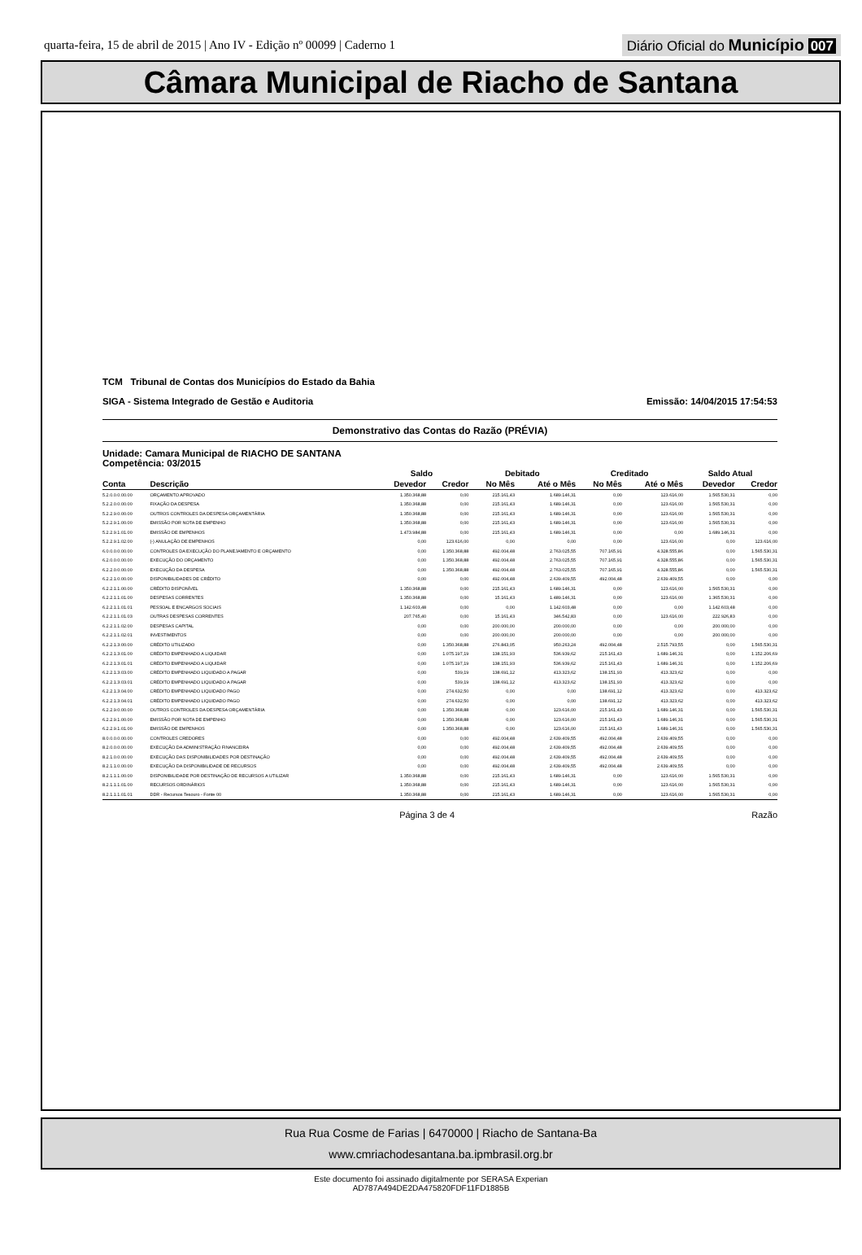quarta-feira, 15 de abril de 2015 | Ano IV - Edição nº 00099 | Caderno 1
Diário Oficial do Município 007
Câmara Municipal de Riacho de Santana
TCM Tribunal de Contas dos Municípios do Estado da Bahia
SIGA - Sistema Integrado de Gestão e Auditoria
Emissão: 14/04/2015 17:54:53
Demonstrativo das Contas do Razão (PRÉVIA)
Unidade: Camara Municipal de RIACHO DE SANTANA
Competência: 03/2015
| | | Saldo | | Debitado | | Creditado | | Saldo Atual | |
| --- | --- | --- | --- | --- | --- | --- | --- | --- | --- |
| Conta | Descrição | Devedor | Credor | No Mês | Até o Mês | No Mês | Até o Mês | Devedor | Credor |
| 5.2.0.0.0.00.00 | ORÇAMENTO APROVADO | 1.350.368,88 | 0,00 | 215.161,43 | 1.689.146,31 | 0,00 | 123.616,00 | 1.565.530,31 | 0,00 |
| 5.2.2.0.0.00.00 | FIXAÇÃO DA DESPESA | 1.350.368,88 | 0,00 | 215.161,43 | 1.689.146,31 | 0,00 | 123.616,00 | 1.565.530,31 | 0,00 |
| 5.2.2.9.0.00.00 | OUTROS CONTROLES DA DESPESA ORÇAMENTÁRIA | 1.350.368,88 | 0,00 | 215.161,43 | 1.689.146,31 | 0,00 | 123.616,00 | 1.565.530,31 | 0,00 |
| 5.2.2.9.1.00.00 | EMISSÃO POR NOTA DE EMPENHO | 1.350.368,88 | 0,00 | 215.161,43 | 1.689.146,31 | 0,00 | 123.616,00 | 1.565.530,31 | 0,00 |
| 5.2.2.9.1.01.00 | EMISSÃO DE EMPENHOS | 1.473.984,88 | 0,00 | 215.161,43 | 1.689.146,31 | 0,00 | 0,00 | 1.689.146,31 | 0,00 |
| 5.2.2.9.1.02.00 | (-) ANULAÇÃO DE EMPENHOS | 0,00 | 123.616,00 | 0,00 | 0,00 | 0,00 | 123.616,00 | 0,00 | 123.616,00 |
| 6.0.0.0.0.00.00 | CONTROLES DA EXECUÇÃO DO PLANEJAMENTO E ORÇAMENTO | 0,00 | 1.350.368,88 | 492.004,48 | 2.763.025,55 | 707.165,91 | 4.328.555,86 | 0,00 | 1.565.530,31 |
| 6.2.0.0.0.00.00 | EXECUÇÃO DO ORÇAMENTO | 0,00 | 1.350.368,88 | 492.004,48 | 2.763.025,55 | 707.165,91 | 4.328.555,86 | 0,00 | 1.565.530,31 |
| 6.2.2.0.0.00.00 | EXECUÇÃO DA DESPESA | 0,00 | 1.350.368,88 | 492.004,48 | 2.763.025,55 | 707.165,91 | 4.328.555,86 | 0,00 | 1.565.530,31 |
| 6.2.2.1.0.00.00 | DISPONIBILIDADES DE CRÉDITO | 0,00 | 0,00 | 492.004,48 | 2.639.409,55 | 492.004,48 | 2.639.409,55 | 0,00 | 0,00 |
| 6.2.2.1.1.00.00 | CRÉDITO DISPONÍVEL | 1.350.368,88 | 0,00 | 215.161,43 | 1.689.146,31 | 0,00 | 123.616,00 | 1.565.530,31 | 0,00 |
| 6.2.2.1.1.01.00 | DESPESAS CORRENTES | 1.350.368,88 | 0,00 | 15.161,43 | 1.489.146,31 | 0,00 | 123.616,00 | 1.365.530,31 | 0,00 |
| 6.2.2.1.1.01.01 | PESSOAL E ENCARGOS SOCIAIS | 1.142.603,48 | 0,00 | 0,00 | 1.142.603,48 | 0,00 | 0,00 | 1.142.603,48 | 0,00 |
| 6.2.2.1.1.01.03 | OUTRAS DESPESAS CORRENTES | 207.765,40 | 0,00 | 15.161,43 | 346.542,83 | 0,00 | 123.616,00 | 222.926,83 | 0,00 |
| 6.2.2.1.1.02.00 | DESPESAS CAPITAL | 0,00 | 0,00 | 200.000,00 | 200.000,00 | 0,00 | 0,00 | 200.000,00 | 0,00 |
| 6.2.2.1.1.02.01 | INVESTIMENTOS | 0,00 | 0,00 | 200.000,00 | 200.000,00 | 0,00 | 0,00 | 200.000,00 | 0,00 |
| 6.2.2.1.3.00.00 | CRÉDITO UTILIZADO | 0,00 | 1.350.368,88 | 276.843,05 | 950.263,24 | 492.004,48 | 2.515.793,55 | 0,00 | 1.565.530,31 |
| 6.2.2.1.3.01.00 | CRÉDITO EMPENHADO A LIQUIDAR | 0,00 | 1.075.197,19 | 138.151,93 | 536.939,62 | 215.161,43 | 1.689.146,31 | 0,00 | 1.152.206,69 |
| 6.2.2.1.3.01.01 | CRÉDITO EMPENHADO A LIQUIDAR | 0,00 | 1.075.197,19 | 138.151,93 | 536.939,62 | 215.161,43 | 1.689.146,31 | 0,00 | 1.152.206,69 |
| 6.2.2.1.3.03.00 | CRÉDITO EMPENHADO LIQUIDADO A PAGAR | 0,00 | 539,19 | 138.691,12 | 413.323,62 | 138.151,93 | 413.323,62 | 0,00 | 0,00 |
| 6.2.2.1.3.03.01 | CRÉDITO EMPENHADO LIQUIDADO A PAGAR | 0,00 | 539,19 | 138.691,12 | 413.323,62 | 138.151,93 | 413.323,62 | 0,00 | 0,00 |
| 6.2.2.1.3.04.00 | CRÉDITO EMPENHADO LIQUIDADO PAGO | 0,00 | 274.632,50 | 0,00 | 0,00 | 138.691,12 | 413.323,62 | 0,00 | 413.323,62 |
| 6.2.2.1.3.04.01 | CRÉDITO EMPENHADO LIQUIDADO PAGO | 0,00 | 274.632,50 | 0,00 | 0,00 | 138.691,12 | 413.323,62 | 0,00 | 413.323,62 |
| 6.2.2.9.0.00.00 | OUTROS CONTROLES DA DESPESA ORÇAMENTÁRIA | 0,00 | 1.350.368,88 | 0,00 | 123.616,00 | 215.161,43 | 1.689.146,31 | 0,00 | 1.565.530,31 |
| 6.2.2.9.1.00.00 | EMISSÃO POR NOTA DE EMPENHO | 0,00 | 1.350.368,88 | 0,00 | 123.616,00 | 215.161,43 | 1.689.146,31 | 0,00 | 1.565.530,31 |
| 6.2.2.9.1.01.00 | EMISSÃO DE EMPENHOS | 0,00 | 1.350.368,88 | 0,00 | 123.616,00 | 215.161,43 | 1.689.146,31 | 0,00 | 1.565.530,31 |
| 8.0.0.0.0.00.00 | CONTROLES CREDORES | 0,00 | 0,00 | 492.004,48 | 2.639.409,55 | 492.004,48 | 2.639.409,55 | 0,00 | 0,00 |
| 8.2.0.0.0.00.00 | EXECUÇÃO DA ADMINISTRAÇÃO FINANCEIRA | 0,00 | 0,00 | 492.004,48 | 2.639.409,55 | 492.004,48 | 2.639.409,55 | 0,00 | 0,00 |
| 8.2.1.0.0.00.00 | EXECUÇÃO DAS DISPONIBILIDADES POR DESTINAÇÃO | 0,00 | 0,00 | 492.004,48 | 2.639.409,55 | 492.004,48 | 2.639.409,55 | 0,00 | 0,00 |
| 8.2.1.1.0.00.00 | EXECUÇÃO DA DISPONIBILIDADE DE RECURSOS | 0,00 | 0,00 | 492.004,48 | 2.639.409,55 | 492.004,48 | 2.639.409,55 | 0,00 | 0,00 |
| 8.2.1.1.1.00.00 | DISPONIBILIDADE POR DESTINAÇÃO DE RECURSOS A UTILIZAR | 1.350.368,88 | 0,00 | 215.161,43 | 1.689.146,31 | 0,00 | 123.616,00 | 1.565.530,31 | 0,00 |
| 8.2.1.1.1.01.00 | RECURSOS ORDINÁRIOS | 1.350.368,88 | 0,00 | 215.161,43 | 1.689.146,31 | 0,00 | 123.616,00 | 1.565.530,31 | 0,00 |
| 8.2.1.1.1.01.01 | DDR - Recursos Tesouro - Fonte 00 | 1.350.368,88 | 0,00 | 215.161,43 | 1.689.146,31 | 0,00 | 123.616,00 | 1.565.530,31 | 0,00 |
Página 3 de 4 Razão
Rua Rua Cosme de Farias | 6470000 | Riacho de Santana-Ba
www.cmriachodesantana.ba.ipmbrasil.org.br
Este documento foi assinado digitalmente por SERASA Experian
AD787A494DE2DA475820FDF11FD1885B